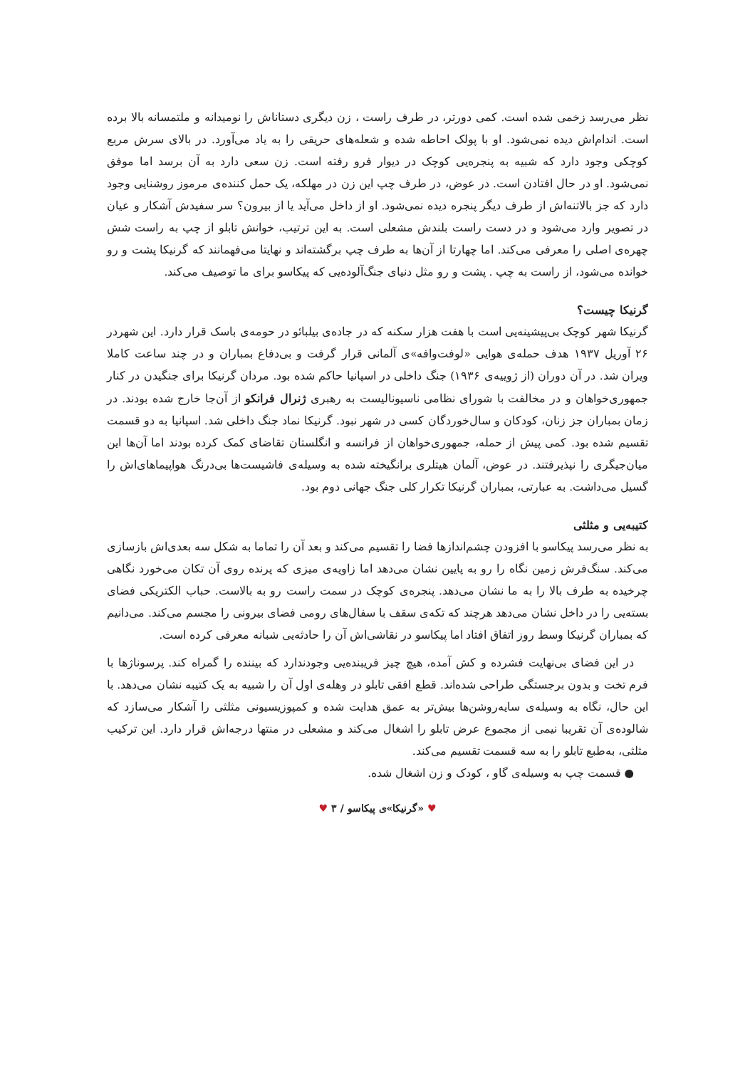نظر می‌رسد زخمی شده است. کمی دورتر، در طرف راست ، زن دیگری دستاناش را نومیدانه و ملتمسانه بالا برده است. اندام‌اش دیده نمی‌شود. او با پولک احاطه شده و شعله‌های حریقی را به یاد می‌آورد. در بالای سرش مربع کوچکی وجود دارد که شبیه به پنجره‌یی کوچک در دیوار فرو رفته است. زن سعی دارد به آن برسد اما موفق نمی‌شود. او در حال افتادن است. در عوض، در طرف چپ این زن در مهلکه، یک حمل کننده‌ی مرموز روشنایی وجود دارد که جز بالاتنه‌اش از طرف دیگر پنجره دیده نمی‌شود. او از داخل می‌آید یا از بیرون؟ سر سفیدش آشکار و عیان در تصویر وارد می‌شود و در دست راست بلندش مشعلی است. به این ترتیب، خوانش تابلو از چپ به راست شش چهره‌ی اصلی را معرفی می‌کند. اما چهارتا از آن‌ها به طرف چپ برگشته‌اند و نهایتا می‌فهمانند که گرنیکا پشت و رو خوانده می‌شود، از راست به چپ . پشت و رو مثل دنیای جنگ‌آلوده‌یی که پیکاسو برای ما توصیف می‌کند.
گرنیکا چیست؟
گرنیکا شهر کوچک بی‌پیشینه‌یی است با هفت هزار سکنه که در جاده‌ی بیلبائو در حومه‌ی باسک قرار دارد. این شهردر ۲۶ آوریل ۱۹۳۷ هدف حمله‌ی هوایی «لوفت‌وافه»ی آلمانی قرار گرفت و بی‌دفاع بمباران و در چند ساعت کاملا ویران شد. در آن دوران (از ژوییه‌ی ۱۹۳۶) جنگ داخلی در اسپانیا حاکم شده بود. مردان گرنیکا برای جنگیدن در کنار جمهوری‌خواهان و در مخالفت با شورای نظامی ناسیونالیست به رهبری ژنرال فرانکو از آن‌جا خارج شده بودند. در زمان بمباران جز زنان، کودکان و سال‌خوردگان کسی در شهر نبود. گرنیکا نماد جنگ داخلی شد. اسپانیا به دو قسمت تقسیم شده بود. کمی پیش از حمله، جمهوری‌خواهان از فرانسه و انگلستان تقاضای کمک کرده بودند اما آن‌ها این میان‌جیگری را نپذیرفتند. در عوض، آلمان هیتلری برانگیخته شده به وسیله‌ی فاشیست‌ها بی‌درنگ هواپیماهای‌اش را گسیل می‌داشت. به عبارتی، بمباران گرنیکا تکرار کلی جنگ جهانی دوم بود.
کتیبه‌یی و مثلثی
به نظر می‌رسد پیکاسو با افزودن چشم‌اندازها فضا را تقسیم می‌کند و بعد آن را تماما به شکل سه بعدی‌اش بازسازی می‌کند. سنگ‌فرش زمین نگاه را رو به پایین نشان می‌دهد اما زاویه‌ی میزی که پرنده روی آن تکان می‌خورد نگاهی چرخیده به طرف بالا را به ما نشان می‌دهد. پنجره‌ی کوچک در سمت راست رو به بالاست. حباب الکتریکی فضای بسته‌یی را در داخل نشان می‌دهد هرچند که تکه‌ی سقف با سفال‌های رومی فضای بیرونی را مجسم می‌کند. می‌دانیم که بمباران گرنیکا وسط روز اتفاق افتاد اما پیکاسو در نقاشی‌اش آن را حادثه‌یی شبانه معرفی کرده است.
در این فضای بی‌نهایت فشرده و کش آمده، هیچ چیز فریبنده‌یی وجودندارد که بیننده را گمراه کند. پرسوناژها با فرم تخت و بدون برجستگی طراحی شده‌اند. قطع افقی تابلو در وهله‌ی اول آن را شبیه به یک کتیبه نشان می‌دهد. با این حال، نگاه به وسیله‌ی سایه‌روشن‌ها بیش‌تر به عمق هدایت شده و کمپوزیسیونی مثلثی را آشکار می‌سازد که شالوده‌ی آن تقریبا نیمی از مجموع عرض تابلو را اشغال می‌کند و مشعلی در منتها درجه‌اش قرار دارد. این ترکیب مثلثی، به‌طبع تابلو را به سه قسمت تقسیم می‌کند.
● قسمت چپ به وسیله‌ی گاو ، کودک و زن اشغال شده.
♥ «گرنیکا»ی پیکاسو / ۳ ♥